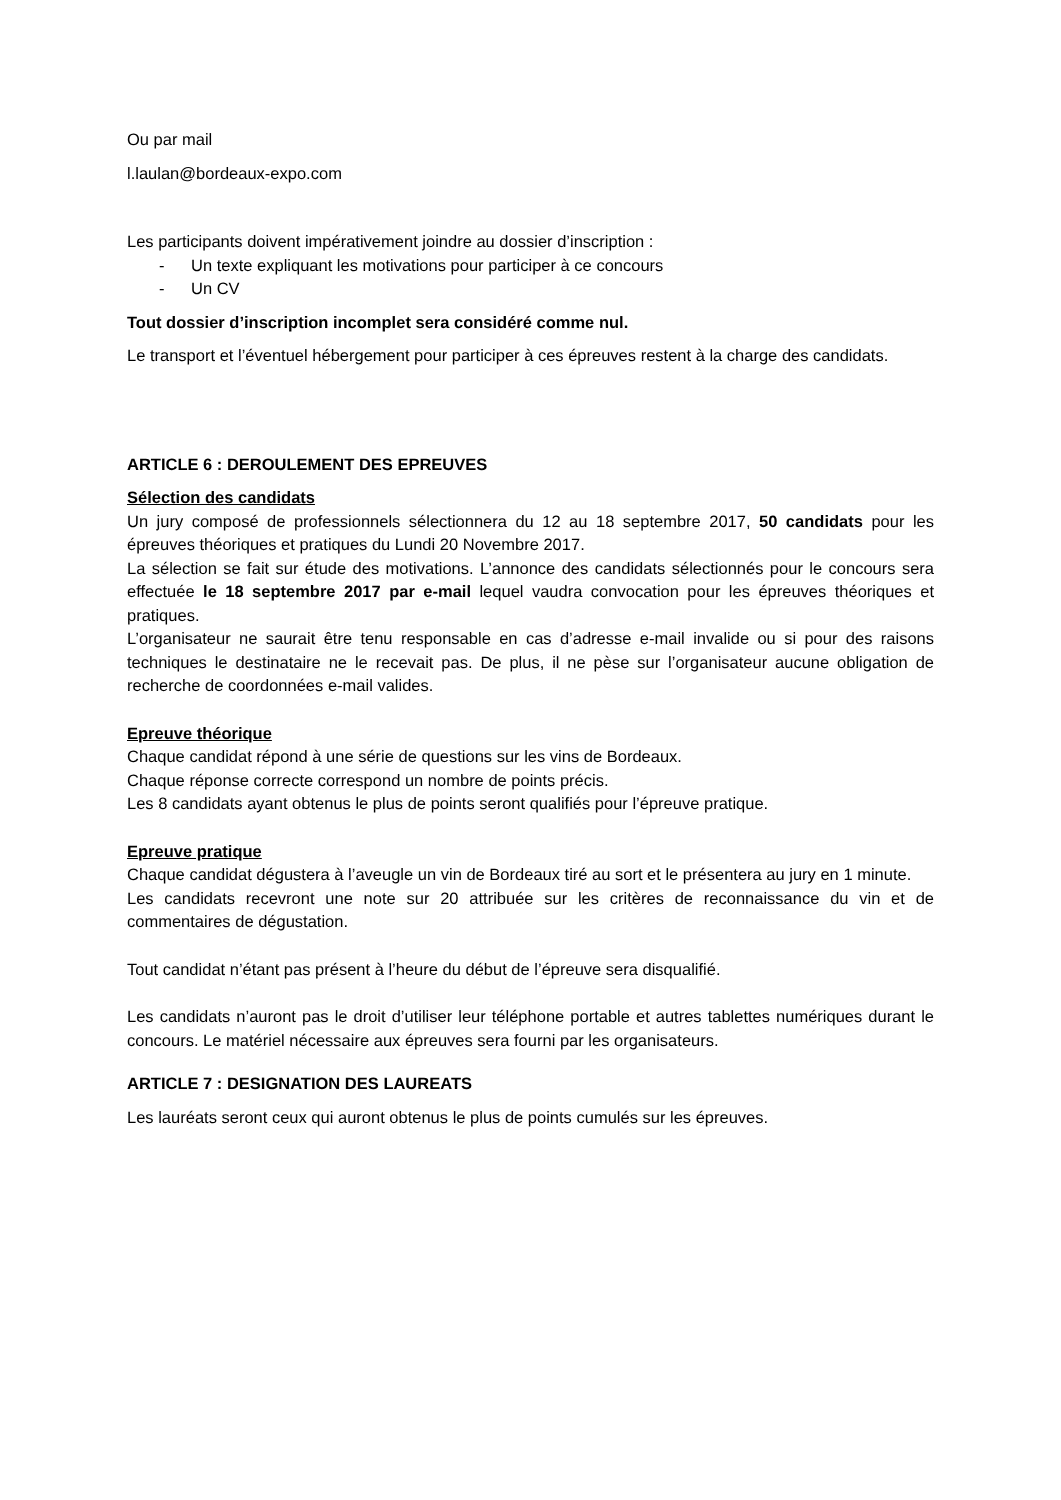Ou par mail
l.laulan@bordeaux-expo.com
Les participants doivent impérativement joindre au dossier d’inscription :
- Un texte expliquant les motivations pour participer à ce concours
- Un CV
Tout dossier d’inscription incomplet sera considéré comme nul.
Le transport et l’éventuel hébergement pour participer à ces épreuves restent à la charge des candidats.
ARTICLE 6 : DEROULEMENT DES EPREUVES
Sélection des candidats
Un jury composé de professionnels sélectionnera du 12 au 18 septembre 2017, 50 candidats pour les épreuves théoriques et pratiques du Lundi 20 Novembre 2017.
La sélection se fait sur étude des motivations. L’annonce des candidats sélectionnés pour le concours sera effectuée le 18 septembre 2017 par e-mail lequel vaudra convocation pour les épreuves théoriques et pratiques.
L’organisateur ne saurait être tenu responsable en cas d’adresse e-mail invalide ou si pour des raisons techniques le destinataire ne le recevait pas. De plus, il ne pèse sur l’organisateur aucune obligation de recherche de coordonnées e-mail valides.
Epreuve théorique
Chaque candidat répond à une série de questions sur les vins de Bordeaux.
Chaque réponse correcte correspond un nombre de points précis.
Les 8 candidats ayant obtenus le plus de points seront qualifiés pour l’épreuve pratique.
Epreuve pratique
Chaque candidat dégustera à l’aveugle un vin de Bordeaux tiré au sort et le présentera au jury en 1 minute.
Les candidats recevront une note sur 20 attribuée sur les critères de reconnaissance du vin et de commentaires de dégustation.
Tout candidat n’étant pas présent à l’heure du début de l’épreuve sera disqualifié.
Les candidats n’auront pas le droit d’utiliser leur téléphone portable et autres tablettes numériques durant le concours. Le matériel nécessaire aux épreuves sera fourni par les organisateurs.
ARTICLE 7 : DESIGNATION DES LAUREATS
Les lauréats seront ceux qui auront obtenus le plus de points cumulés sur les épreuves.